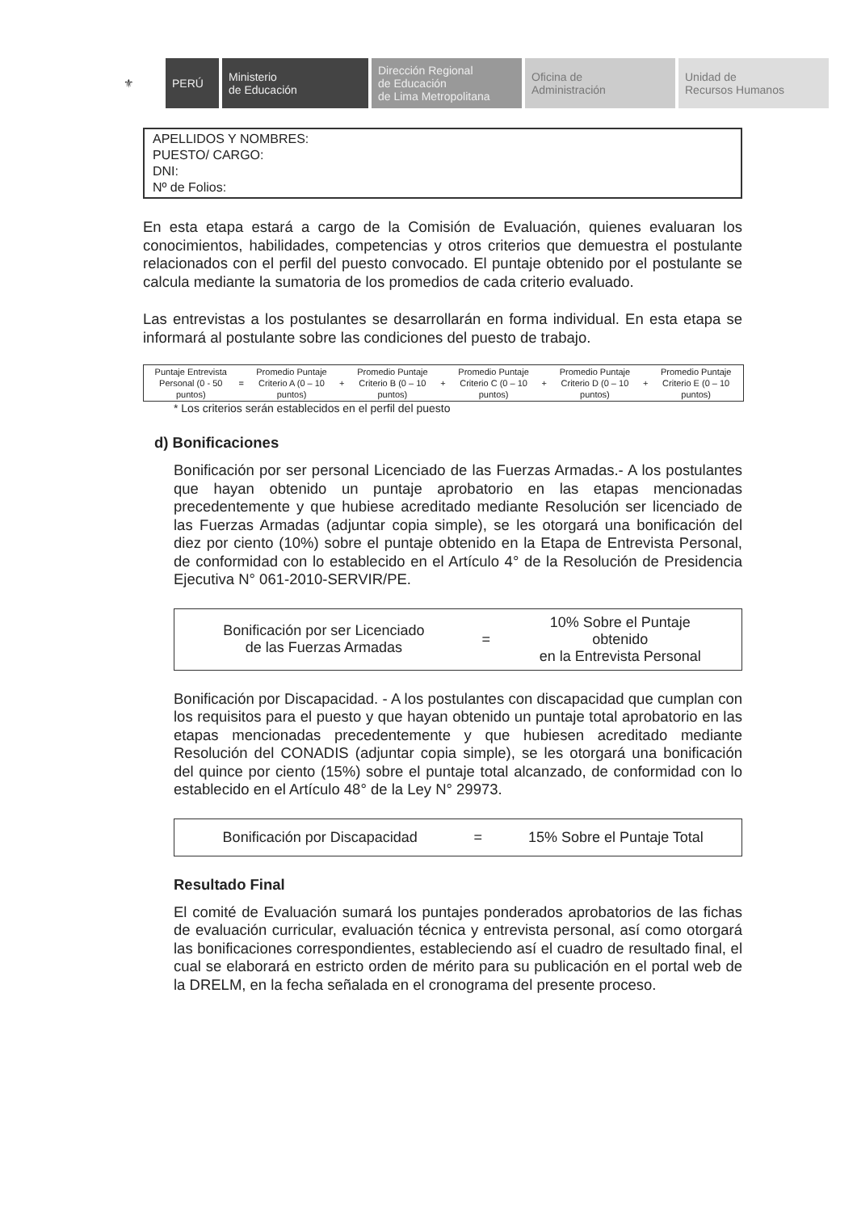⚜ PERÚ Ministerio
de Educación
Dirección Regional
de Educación
de Lima Metropolitana
Oficina de
Administración
Unidad de
Recursos Humanos
APELLIDOS Y NOMBRES:
PUESTO/ CARGO:
DNI:
Nº de Folios:
En esta etapa estará a cargo de la Comisión de Evaluación, quienes evaluaran los conocimientos, habilidades, competencias y otros criterios que demuestra el postulante relacionados con el perfil del puesto convocado. El puntaje obtenido por el postulante se calcula mediante la sumatoria de los promedios de cada criterio evaluado.
Las entrevistas a los postulantes se desarrollarán en forma individual. En esta etapa se informará al postulante sobre las condiciones del puesto de trabajo.
| Puntaje Entrevista Personal (0 - 50 puntos) | = | Promedio Puntaje Criterio A (0 – 10 puntos) | + | Promedio Puntaje Criterio B (0 – 10 puntos) | + | Promedio Puntaje Criterio C (0 – 10 puntos) | + | Promedio Puntaje Criterio D (0 – 10 puntos) | + | Promedio Puntaje Criterio E (0 – 10 puntos) |
* Los criterios serán establecidos en el perfil del puesto
d) Bonificaciones
Bonificación por ser personal Licenciado de las Fuerzas Armadas.- A los postulantes que hayan obtenido un puntaje aprobatorio en las etapas mencionadas precedentemente y que hubiese acreditado mediante Resolución ser licenciado de las Fuerzas Armadas (adjuntar copia simple), se les otorgará una bonificación del diez por ciento (10%) sobre el puntaje obtenido en la Etapa de Entrevista Personal, de conformidad con lo establecido en el Artículo 4° de la Resolución de Presidencia Ejecutiva N° 061-2010-SERVIR/PE.
| Bonificación por ser Licenciado de las Fuerzas Armadas | = | 10% Sobre el Puntaje obtenido en la Entrevista Personal |
Bonificación por Discapacidad. - A los postulantes con discapacidad que cumplan con los requisitos para el puesto y que hayan obtenido un puntaje total aprobatorio en las etapas mencionadas precedentemente y que hubiesen acreditado mediante Resolución del CONADIS (adjuntar copia simple), se les otorgará una bonificación del quince por ciento (15%) sobre el puntaje total alcanzado, de conformidad con lo establecido en el Artículo 48° de la Ley N° 29973.
| Bonificación por Discapacidad | = | 15% Sobre el Puntaje Total |
Resultado Final
El comité de Evaluación sumará los puntajes ponderados aprobatorios de las fichas de evaluación curricular, evaluación técnica y entrevista personal, así como otorgará las bonificaciones correspondientes, estableciendo así el cuadro de resultado final, el cual se elaborará en estricto orden de mérito para su publicación en el portal web de la DRELM, en la fecha señalada en el cronograma del presente proceso.